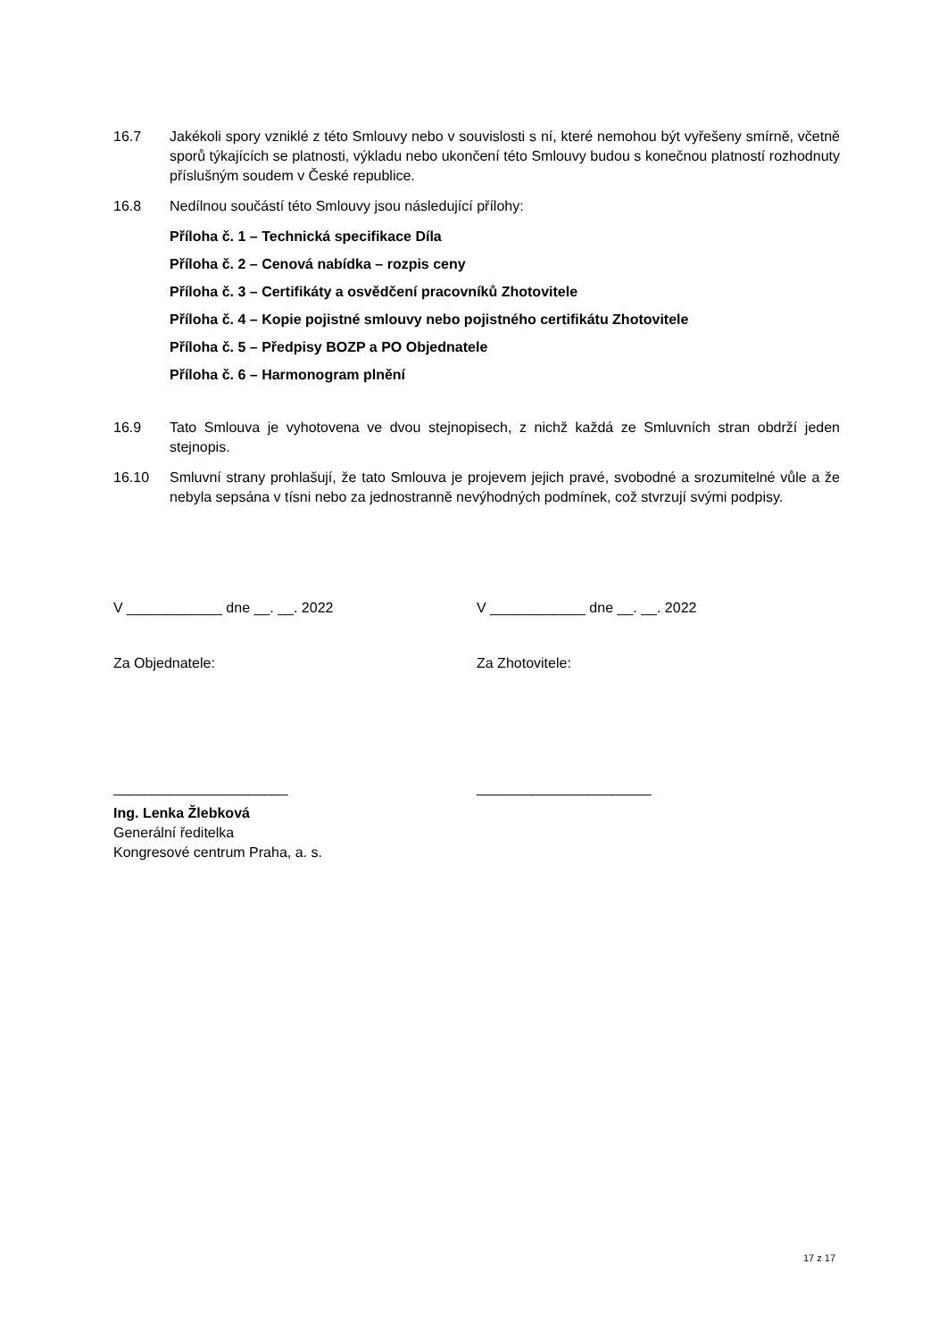16.7 Jakékoli spory vzniklé z této Smlouvy nebo v souvislosti s ní, které nemohou být vyřešeny smírně, včetně sporů týkajících se platnosti, výkladu nebo ukončení této Smlouvy budou s konečnou platností rozhodnuty příslušným soudem v České republice.
16.8 Nedílnou součástí této Smlouvy jsou následující přílohy:
Příloha č. 1 – Technická specifikace Díla
Příloha č. 2 – Cenová nabídka – rozpis ceny
Příloha č. 3 – Certifikáty a osvědčení pracovníků Zhotovitele
Příloha č. 4 – Kopie pojistné smlouvy nebo pojistného certifikátu Zhotovitele
Příloha č. 5 – Předpisy BOZP a PO Objednatele
Příloha č. 6 – Harmonogram plnění
16.9 Tato Smlouva je vyhotovena ve dvou stejnopisech, z nichž každá ze Smluvních stran obdrží jeden stejnopis.
16.10 Smluvní strany prohlašují, že tato Smlouva je projevem jejich pravé, svobodné a srozumitelné vůle a že nebyla sepsána v tísni nebo za jednostranně nevýhodných podmínek, což stvrzují svými podpisy.
V ____________ dne __. __. 2022 V ____________ dne __. __. 2022
Za Objednatele: Za Zhotovitele:
______________________ ______________________
Ing. Lenka Žlebková
Generální ředitelka
Kongresové centrum Praha, a. s.
17 z 17